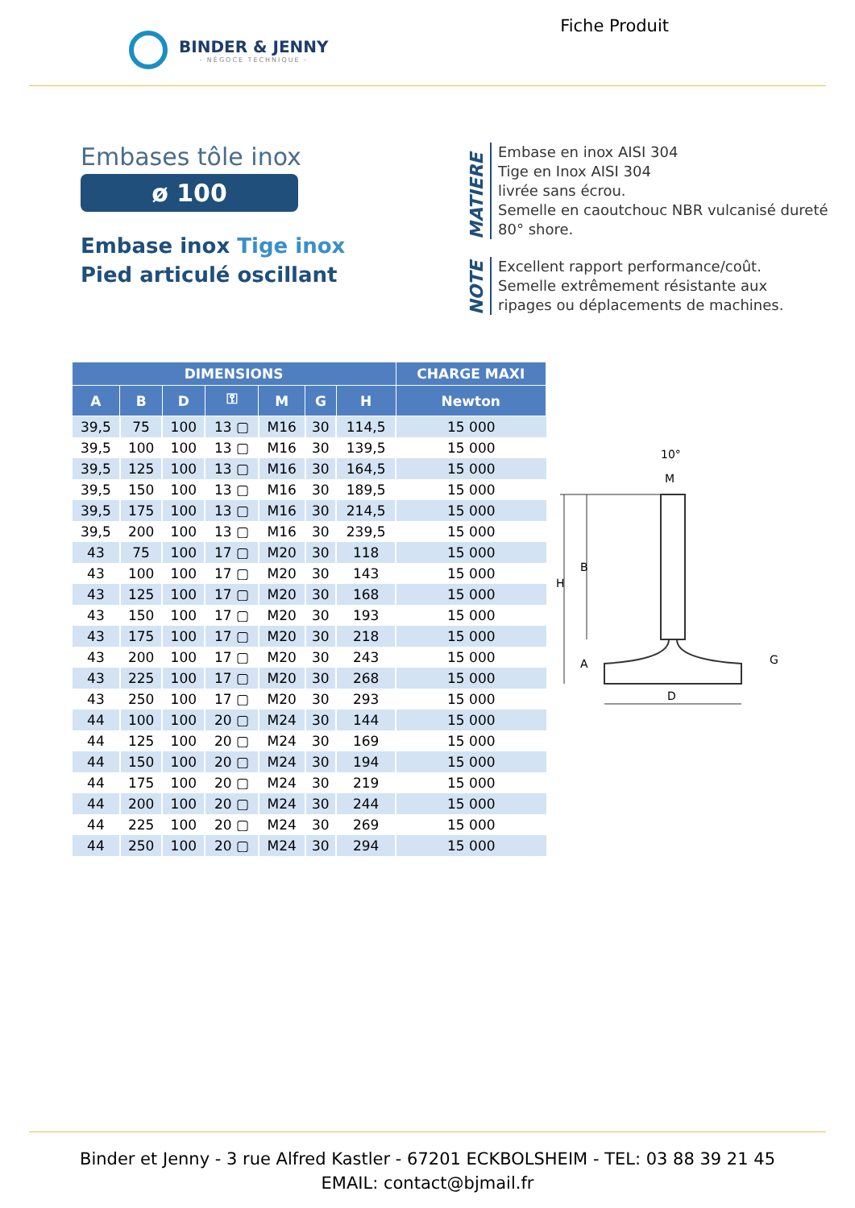BINDER & JENNY
- NÉGOCE TECHNIQUE -
Fiche Produit
Embases tôle inox
ø 100
Embase inox Tige inox
Pied articulé oscillant
MATIERE
Embase en inox AISI 304
Tige en Inox AISI 304
livrée sans écrou.
Semelle en caoutchouc NBR vulcanisé dureté
80° shore.
NOTE
Excellent rapport performance/coût.
Semelle extrêmement résistante aux
ripages ou déplacements de machines.
| DIMENSIONS | | | | | | | CHARGE MAXI |
| --- | --- | --- | --- | --- | --- | --- | --- |
| A | B | D | ⚿ | M | G | H | Newton |
| 39,5 | 75 | 100 | 13 ▢ | M16 | 30 | 114,5 | 15 000 |
| 39,5 | 100 | 100 | 13 ▢ | M16 | 30 | 139,5 | 15 000 |
| 39,5 | 125 | 100 | 13 ▢ | M16 | 30 | 164,5 | 15 000 |
| 39,5 | 150 | 100 | 13 ▢ | M16 | 30 | 189,5 | 15 000 |
| 39,5 | 175 | 100 | 13 ▢ | M16 | 30 | 214,5 | 15 000 |
| 39,5 | 200 | 100 | 13 ▢ | M16 | 30 | 239,5 | 15 000 |
| 43 | 75 | 100 | 17 ▢ | M20 | 30 | 118 | 15 000 |
| 43 | 100 | 100 | 17 ▢ | M20 | 30 | 143 | 15 000 |
| 43 | 125 | 100 | 17 ▢ | M20 | 30 | 168 | 15 000 |
| 43 | 150 | 100 | 17 ▢ | M20 | 30 | 193 | 15 000 |
| 43 | 175 | 100 | 17 ▢ | M20 | 30 | 218 | 15 000 |
| 43 | 200 | 100 | 17 ▢ | M20 | 30 | 243 | 15 000 |
| 43 | 225 | 100 | 17 ▢ | M20 | 30 | 268 | 15 000 |
| 43 | 250 | 100 | 17 ▢ | M20 | 30 | 293 | 15 000 |
| 44 | 100 | 100 | 20 ▢ | M24 | 30 | 144 | 15 000 |
| 44 | 125 | 100 | 20 ▢ | M24 | 30 | 169 | 15 000 |
| 44 | 150 | 100 | 20 ▢ | M24 | 30 | 194 | 15 000 |
| 44 | 175 | 100 | 20 ▢ | M24 | 30 | 219 | 15 000 |
| 44 | 200 | 100 | 20 ▢ | M24 | 30 | 244 | 15 000 |
| 44 | 225 | 100 | 20 ▢ | M24 | 30 | 269 | 15 000 |
| 44 | 250 | 100 | 20 ▢ | M24 | 30 | 294 | 15 000 |
10°
M
H
B
A
G
D
Binder et Jenny - 3 rue Alfred Kastler - 67201 ECKBOLSHEIM - TEL: 03 88 39 21 45
EMAIL: contact@bjmail.fr